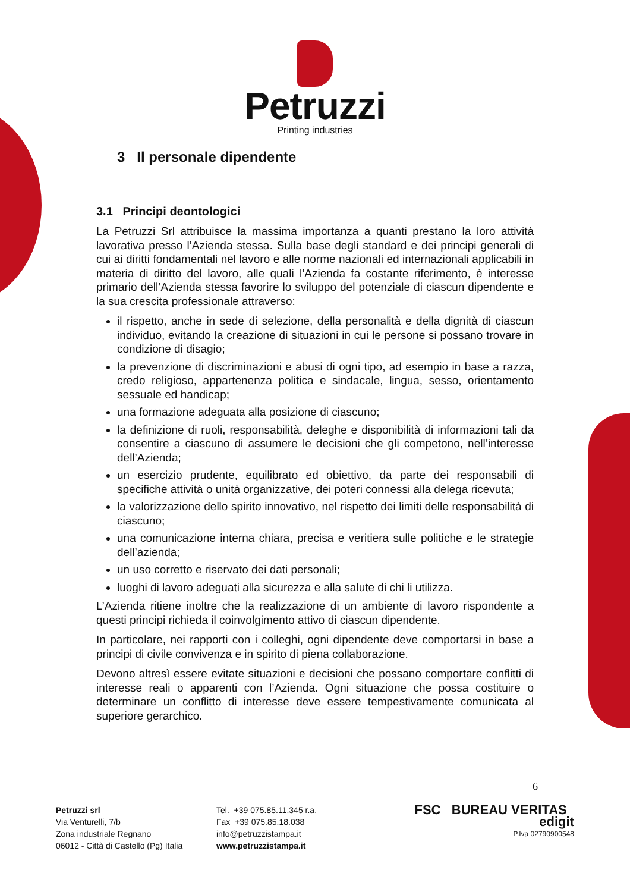Petruzzi
Printing industries
3 Il personale dipendente
3.1 Principi deontologici
La Petruzzi Srl attribuisce la massima importanza a quanti prestano la loro attività lavorativa presso l’Azienda stessa. Sulla base degli standard e dei principi generali di cui ai diritti fondamentali nel lavoro e alle norme nazionali ed internazionali applicabili in materia di diritto del lavoro, alle quali l’Azienda fa costante riferimento, è interesse primario dell’Azienda stessa favorire lo sviluppo del potenziale di ciascun dipendente e la sua crescita professionale attraverso:
il rispetto, anche in sede di selezione, della personalità e della dignità di ciascun individuo, evitando la creazione di situazioni in cui le persone si possano trovare in condizione di disagio;
la prevenzione di discriminazioni e abusi di ogni tipo, ad esempio in base a razza, credo religioso, appartenenza politica e sindacale, lingua, sesso, orientamento sessuale ed handicap;
una formazione adeguata alla posizione di ciascuno;
la definizione di ruoli, responsabilità, deleghe e disponibilità di informazioni tali da consentire a ciascuno di assumere le decisioni che gli competono, nell’interesse dell’Azienda;
un esercizio prudente, equilibrato ed obiettivo, da parte dei responsabili di specifiche attività o unità organizzative, dei poteri connessi alla delega ricevuta;
la valorizzazione dello spirito innovativo, nel rispetto dei limiti delle responsabilità di ciascuno;
una comunicazione interna chiara, precisa e veritiera sulle politiche e le strategie dell’azienda;
un uso corretto e riservato dei dati personali;
luoghi di lavoro adeguati alla sicurezza e alla salute di chi li utilizza.
L’Azienda ritiene inoltre che la realizzazione di un ambiente di lavoro rispondente a questi principi richieda il coinvolgimento attivo di ciascun dipendente.
In particolare, nei rapporti con i colleghi, ogni dipendente deve comportarsi in base a principi di civile convivenza e in spirito di piena collaborazione.
Devono altresì essere evitate situazioni e decisioni che possano comportare conflitti di interesse reali o apparenti con l’Azienda. Ogni situazione che possa costituire o determinare un conflitto di interesse deve essere tempestivamente comunicata al superiore gerarchico.
6
Petruzzi srl
Via Venturelli, 7/b
Zona industriale Regnano
06012 - Città di Castello (Pg) Italia
Tel. +39 075.85.11.345 r.a.
Fax +39 075.85.18.038
info@petruzzistampa.it
www.petruzzistampa.it
FSC BUREAU VERITAS edigit
P.Iva 02790900548